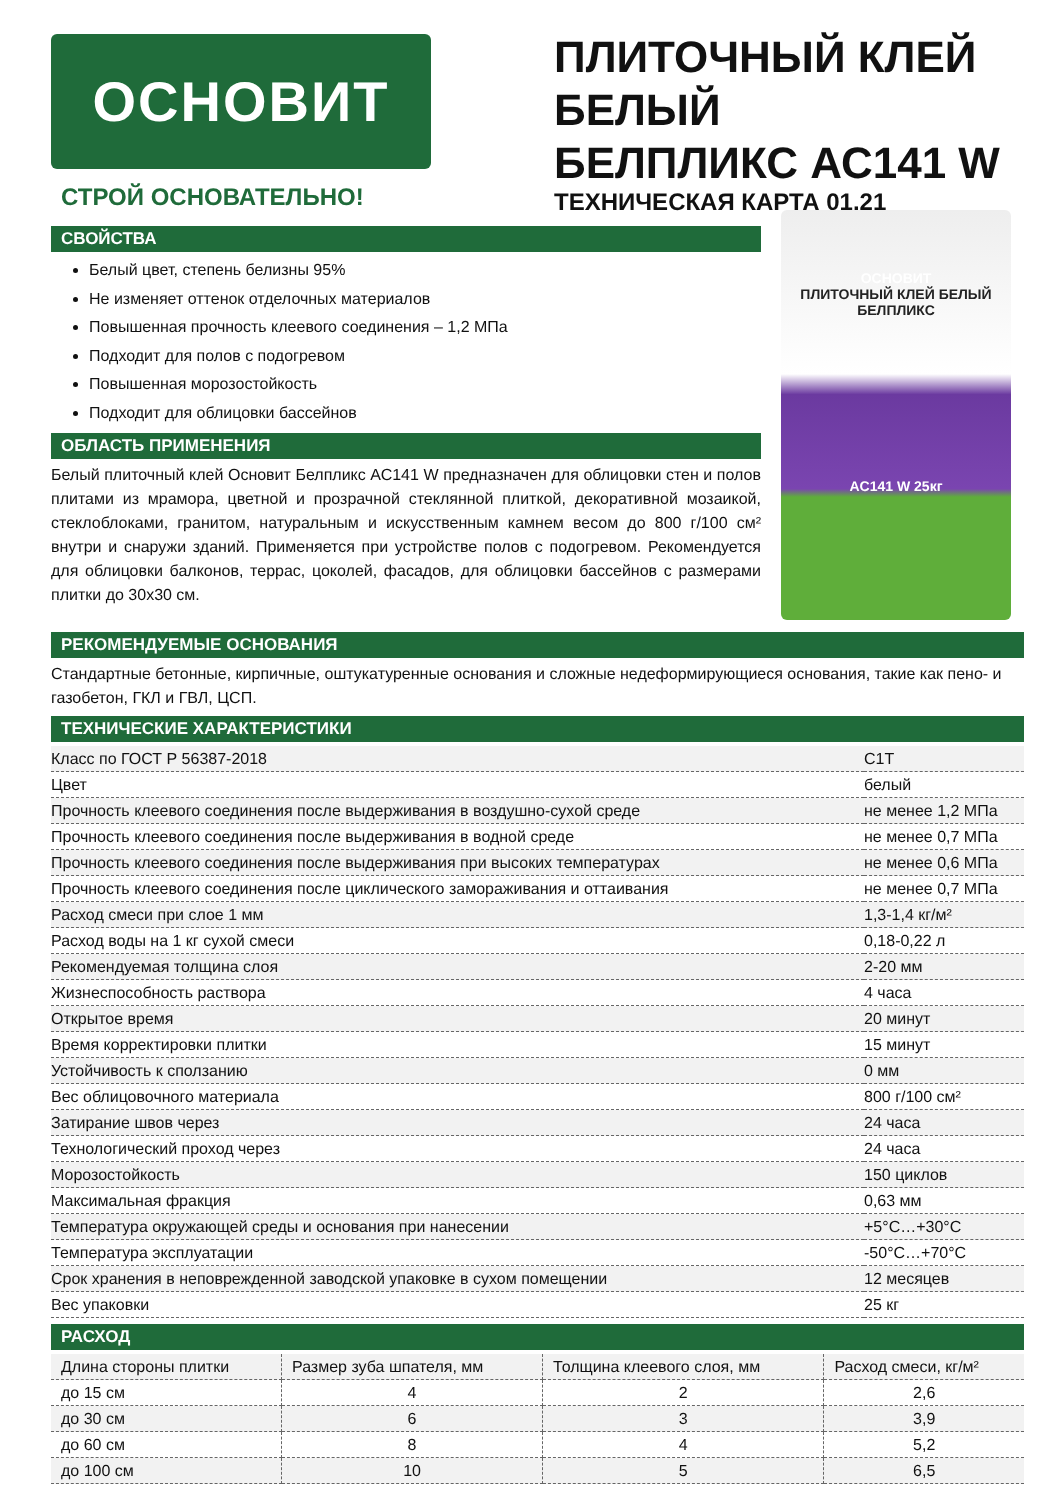ОСНОВИТ
СТРОЙ ОСНОВАТЕЛЬНО!
ПЛИТОЧНЫЙ КЛЕЙ БЕЛЫЙ
БЕЛПЛИКС АС141 W
ТЕХНИЧЕСКАЯ КАРТА 01.21
СВОЙСТВА
Белый цвет, степень белизны 95%
Не изменяет оттенок отделочных материалов
Повышенная прочность клеевого соединения – 1,2 МПа
Подходит для полов с подогревом
Повышенная морозостойкость
Подходит для облицовки бассейнов
ОБЛАСТЬ ПРИМЕНЕНИЯ
Белый плиточный клей Основит Белпликс АС141 W предназначен для облицовки стен и полов плитами из мрамора, цветной и прозрачной стеклянной плиткой, декоративной мозаикой, стеклоблоками, гранитом, натуральным и искусственным камнем весом до 800 г/100 см² внутри и снаружи зданий. Применяется при устройстве полов с подогревом. Рекомендуется для облицовки балконов, террас, цоколей, фасадов, для облицовки бассейнов с размерами плитки до 30х30 см.
ОСНОВИТ
ПЛИТОЧНЫЙ КЛЕЙ БЕЛЫЙ БЕЛПЛИКС
AC141 W 25кг
РЕКОМЕНДУЕМЫЕ ОСНОВАНИЯ
Стандартные бетонные, кирпичные, оштукатуренные основания и сложные недеформирующиеся основания, такие как пено- и газобетон, ГКЛ и ГВЛ, ЦСП.
ТЕХНИЧЕСКИЕ ХАРАКТЕРИСТИКИ
| Класс по ГОСТ Р 56387-2018 | С1Т |
| Цвет | белый |
| Прочность клеевого соединения после выдерживания в воздушно-сухой среде | не менее 1,2 МПа |
| Прочность клеевого соединения после выдерживания в водной среде | не менее 0,7 МПа |
| Прочность клеевого соединения после выдерживания при высоких температурах | не менее 0,6 МПа |
| Прочность клеевого соединения после циклического замораживания и оттаивания | не менее 0,7 МПа |
| Расход смеси при слое 1 мм | 1,3-1,4 кг/м² |
| Расход воды на 1 кг сухой смеси | 0,18-0,22 л |
| Рекомендуемая толщина слоя | 2-20 мм |
| Жизнеспособность раствора | 4 часа |
| Открытое время | 20 минут |
| Время корректировки плитки | 15 минут |
| Устойчивость к сползанию | 0 мм |
| Вес облицовочного материала | 800 г/100 см² |
| Затирание швов через | 24 часа |
| Технологический проход через | 24 часа |
| Морозостойкость | 150 циклов |
| Максимальная фракция | 0,63 мм |
| Температура окружающей среды и основания при нанесении | +5°С…+30°С |
| Температура эксплуатации | -50°С…+70°С |
| Срок хранения в неповрежденной заводской упаковке в сухом помещении | 12 месяцев |
| Вес упаковки | 25 кг |
РАСХОД
| Длина стороны плитки | Размер зуба шпателя, мм | Толщина клеевого слоя, мм | Расход смеси, кг/м² |
| --- | --- | --- | --- |
| до 15 см | 4 | 2 | 2,6 |
| до 30 см | 6 | 3 | 3,9 |
| до 60 см | 8 | 4 | 5,2 |
| до 100 см | 10 | 5 | 6,5 |